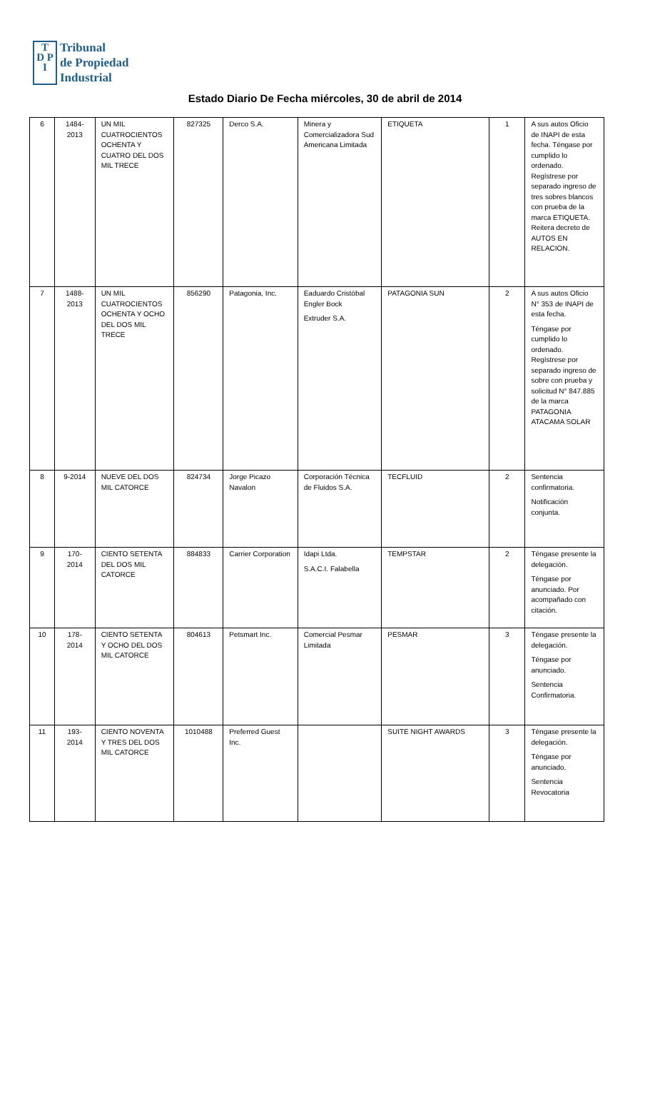T
D P
I
Tribunal
de Propiedad
Industrial
Estado Diario De Fecha miércoles, 30 de abril de 2014
| 6 | 1484-2013 | UN MIL CUATROCIENTOS OCHENTA Y CUATRO DEL DOS MIL TRECE | 827325 | Derco S.A. | Minera y Comercializadora Sud Americana Limitada | ETIQUETA | 1 | A sus autos Oficio de INAPI de esta fecha. Téngase por cumplido lo ordenado. Regístrese por separado ingreso de tres sobres blancos con prueba de la marca ETIQUETA. Reitera decreto de AUTOS EN RELACION. |
| 7 | 1488-2013 | UN MIL CUATROCIENTOS OCHENTA Y OCHO DEL DOS MIL TRECE | 856290 | Patagonia, Inc. | Eaduardo Cristóbal Engler Bock Extruder S.A. | PATAGONIA SUN | 2 | A sus autos Oficio N° 353 de INAPI de esta fecha. Téngase por cumplido lo ordenado. Regístrese por separado ingreso de sobre con prueba y solicitud N° 847.885 de la marca PATAGONIA ATACAMA SOLAR |
| 8 | 9-2014 | NUEVE DEL DOS MIL CATORCE | 824734 | Jorge Picazo Navalon | Corporación Técnica de Fluidos S.A. | TECFLUID | 2 | Sentencia confirmatoria. Notificación conjunta. |
| 9 | 170-2014 | CIENTO SETENTA DEL DOS MIL CATORCE | 884833 | Carrier Corporation | Idapi Ltda. S.A.C.I. Falabella | TEMPSTAR | 2 | Téngase presente la delegación. Téngase por anunciado. Por acompañado con citación. |
| 10 | 178-2014 | CIENTO SETENTA Y OCHO DEL DOS MIL CATORCE | 804613 | Petsmart Inc. | Comercial Pesmar Limitada | PESMAR | 3 | Téngase presente la delegación. Téngase por anunciado. Sentencia Confirmatoria. |
| 11 | 193-2014 | CIENTO NOVENTA Y TRES DEL DOS MIL CATORCE | 1010488 | Preferred Guest Inc. | | SUITE NIGHT AWARDS | 3 | Téngase presente la delegación. Téngase por anunciado. Sentencia Revocatoria |